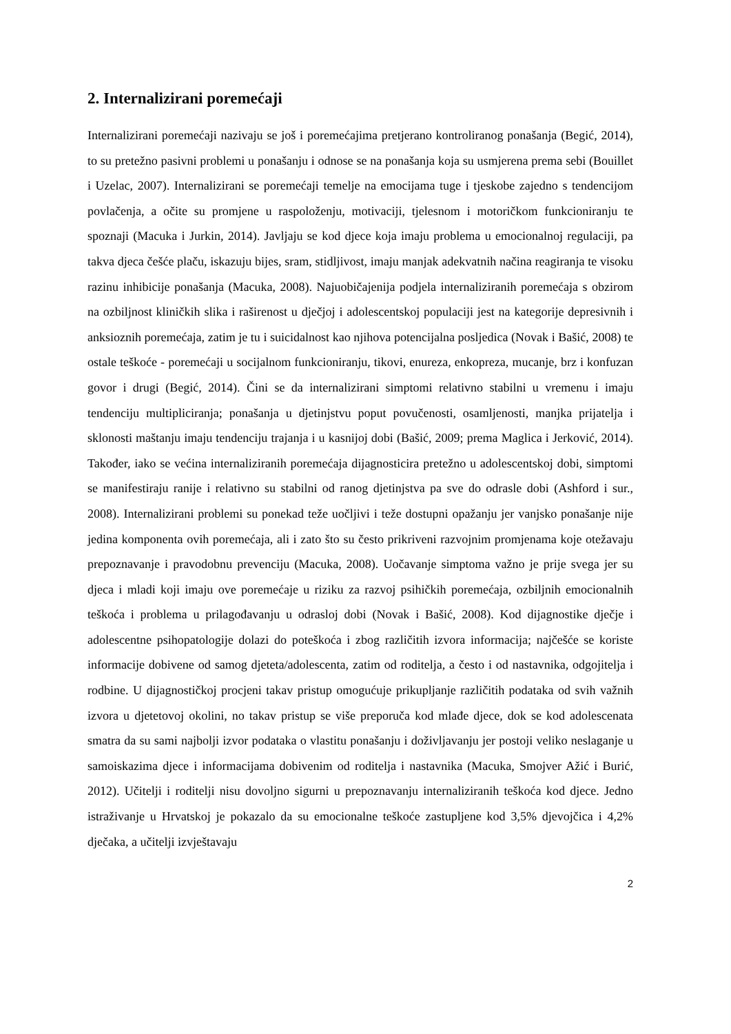2. Internalizirani poremećaji
Internalizirani poremećaji nazivaju se još i poremećajima pretjerano kontroliranog ponašanja (Begić, 2014), to su pretežno pasivni problemi u ponašanju i odnose se na ponašanja koja su usmjerena prema sebi (Bouillet i Uzelac, 2007). Internalizirani se poremećaji temelje na emocijama tuge i tjeskobe zajedno s tendencijom povlačenja, a očite su promjene u raspoloženju, motivaciji, tjelesnom i motoričkom funkcioniranju te spoznaji (Macuka i Jurkin, 2014). Javljaju se kod djece koja imaju problema u emocionalnoj regulaciji, pa takva djeca češće plaču, iskazuju bijes, sram, stidljivost, imaju manjak adekvatnih načina reagiranja te visoku razinu inhibicije ponašanja (Macuka, 2008). Najuobičajenija podjela internaliziranih poremećaja s obzirom na ozbiljnost kliničkih slika i raširenost u dječjoj i adolescentskoj populaciji jest na kategorije depresivnih i anksioznih poremećaja, zatim je tu i suicidalnost kao njihova potencijalna posljedica (Novak i Bašić, 2008) te ostale teškoće - poremećaji u socijalnom funkcioniranju, tikovi, enureza, enkopreza, mucanje, brz i konfuzan govor i drugi (Begić, 2014). Čini se da internalizirani simptomi relativno stabilni u vremenu i imaju tendenciju multipliciranja; ponašanja u djetinjstvu poput povučenosti, osamljenosti, manjka prijatelja i sklonosti maštanju imaju tendenciju trajanja i u kasnijoj dobi (Bašić, 2009; prema Maglica i Jerković, 2014). Također, iako se većina internaliziranih poremećaja dijagnosticira pretežno u adolescentskoj dobi, simptomi se manifestiraju ranije i relativno su stabilni od ranog djetinjstva pa sve do odrasle dobi (Ashford i sur., 2008). Internalizirani problemi su ponekad teže uočljivi i teže dostupni opažanju jer vanjsko ponašanje nije jedina komponenta ovih poremećaja, ali i zato što su često prikriveni razvojnim promjenama koje otežavaju prepoznavanje i pravodobnu prevenciju (Macuka, 2008). Uočavanje simptoma važno je prije svega jer su djeca i mladi koji imaju ove poremećaje u riziku za razvoj psihičkih poremećaja, ozbiljnih emocionalnih teškoća i problema u prilagođavanju u odrasloj dobi (Novak i Bašić, 2008). Kod dijagnostike dječje i adolescentne psihopatologije dolazi do poteškoća i zbog različitih izvora informacija; najčešće se koriste informacije dobivene od samog djeteta/adolescenta, zatim od roditelja, a često i od nastavnika, odgojitelja i rodbine. U dijagnostičkoj procjeni takav pristup omogućuje prikupljanje različitih podataka od svih važnih izvora u djetetovoj okolini, no takav pristup se više preporuča kod mlađe djece, dok se kod adolescenata smatra da su sami najbolji izvor podataka o vlastitu ponašanju i doživljavanju jer postoji veliko neslaganje u samoiskazima djece i informacijama dobivenim od roditelja i nastavnika (Macuka, Smojver Ažić i Burić, 2012). Učitelji i roditelji nisu dovoljno sigurni u prepoznavanju internaliziranih teškoća kod djece. Jedno istraživanje u Hrvatskoj je pokazalo da su emocionalne teškoće zastupljene kod 3,5% djevojčica i 4,2% dječaka, a učitelji izvještavaju
2